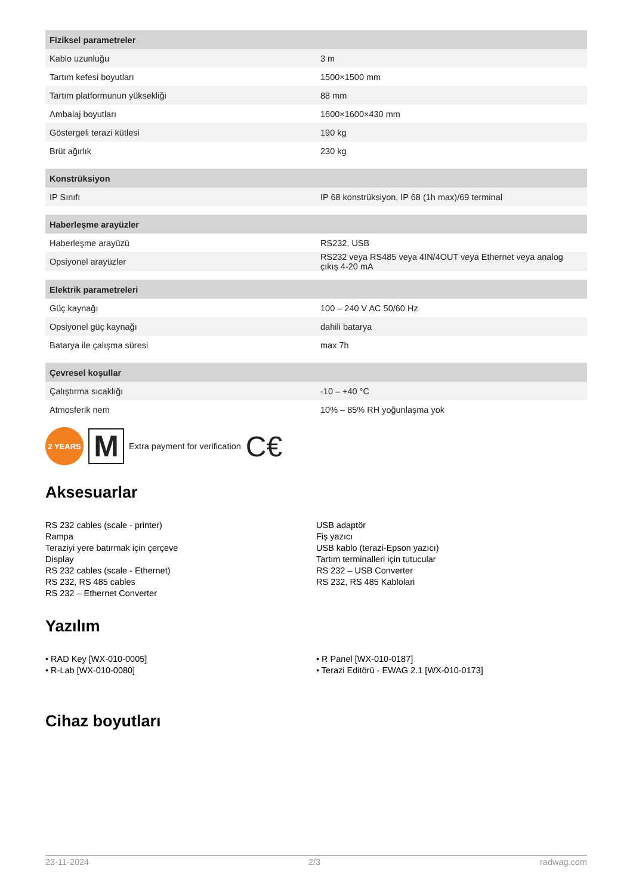| Fiziksel parametreler | |
| --- | --- |
| Kablo uzunluğu | 3 m |
| Tartım kefesi boyutları | 1500×1500 mm |
| Tartım platformunun yüksekliği | 88 mm |
| Ambalaj boyutları | 1600×1600×430 mm |
| Göstergeli terazi kütlesi | 190 kg |
| Brüt ağırlık | 230 kg |
| Konstrüksiyon | |
| --- | --- |
| IP Sınıfı | IP 68 konstrüksiyon, IP 68 (1h max)/69 terminal |
| Haberleşme arayüzler | |
| --- | --- |
| Haberleşme arayüzü | RS232, USB |
| Opsiyonel arayüzler | RS232 veya RS485 veya 4IN/4OUT veya Ethernet veya analog çıkış 4-20 mA |
| Elektrik parametreleri | |
| --- | --- |
| Güç kaynağı | 100 – 240 V AC 50/60 Hz |
| Opsiyonel güç kaynağı | dahili batarya |
| Batarya ile çalışma süresi | max 7h |
| Çevresel koşullar | |
| --- | --- |
| Çalıştırma sıcaklığı | -10 – +40 °C |
| Atmosferik nem | 10% – 85% RH yoğunlaşma yok |
2 YEARS
M
Extra payment for verification C€
Aksesuarlar
RS 232 cables (scale - printer)
Rampa
Teraziyi yere batırmak için çerçeve
Display
RS 232 cables (scale - Ethernet)
RS 232, RS 485 cables
RS 232 – Ethernet Converter
USB adaptör
Fiş yazıcı
USB kablo (terazi-Epson yazıcı)
Tartım terminalleri için tutucular
RS 232 – USB Converter
RS 232, RS 485 Kablolari
Yazılım
• RAD Key [WX-010-0005]
• R-Lab [WX-010-0080]
• R Panel [WX-010-0187]
• Terazi Editörü - EWAG 2.1 [WX-010-0173]
Cihaz boyutları
23-11-2024 2/3 radwag.com